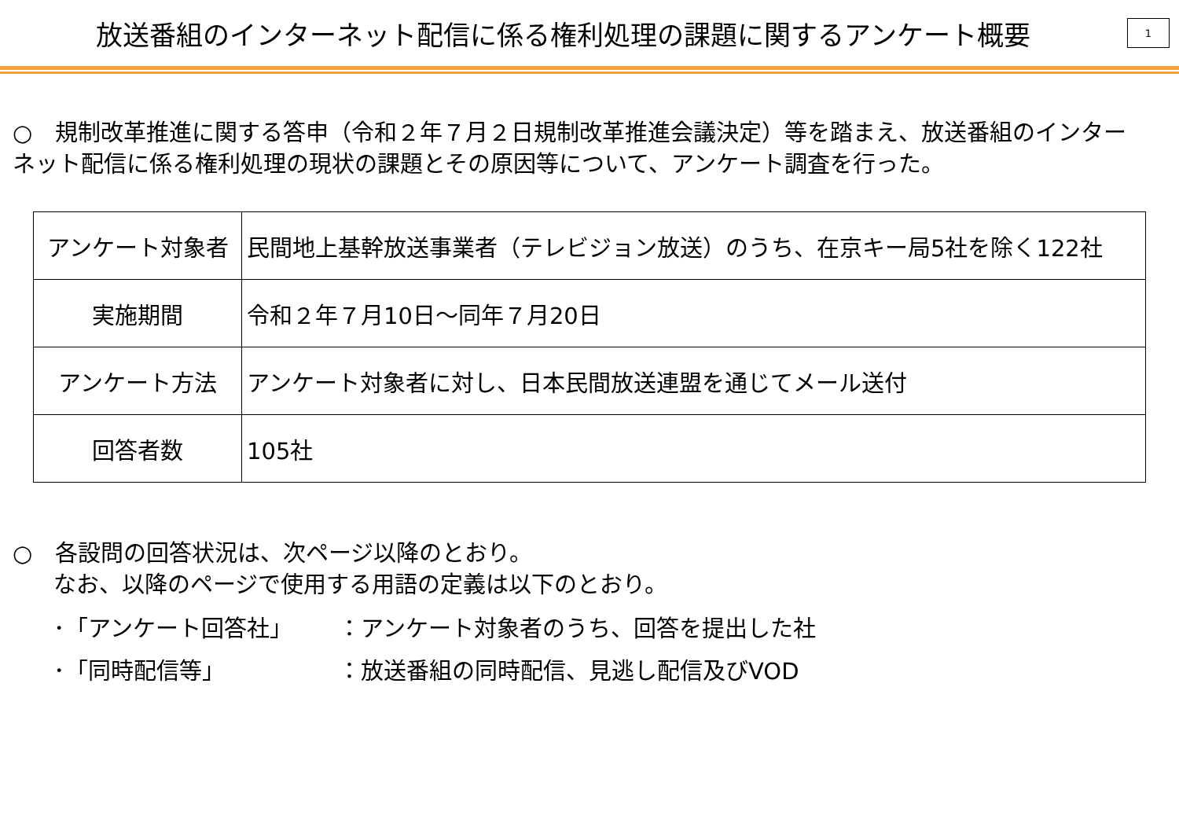放送番組のインターネット配信に係る権利処理の課題に関するアンケート概要
1
○　規制改革推進に関する答申（令和２年７月２日規制改革推進会議決定）等を踏まえ、放送番組のインターネット配信に係る権利処理の現状の課題とその原因等について、アンケート調査を行った。
| アンケート対象者 | 民間地上基幹放送事業者（テレビジョン放送）のうち、在京キー局5社を除く122社 |
| 実施期間 | 令和２年７月10日～同年７月20日 |
| アンケート方法 | アンケート対象者に対し、日本民間放送連盟を通じてメール送付 |
| 回答者数 | 105社 |
○　各設問の回答状況は、次ページ以降のとおり。
なお、以降のページで使用する用語の定義は以下のとおり。
･「アンケート回答社」 ：アンケート対象者のうち、回答を提出した社
･「同時配信等」 ：放送番組の同時配信、見逃し配信及びVOD